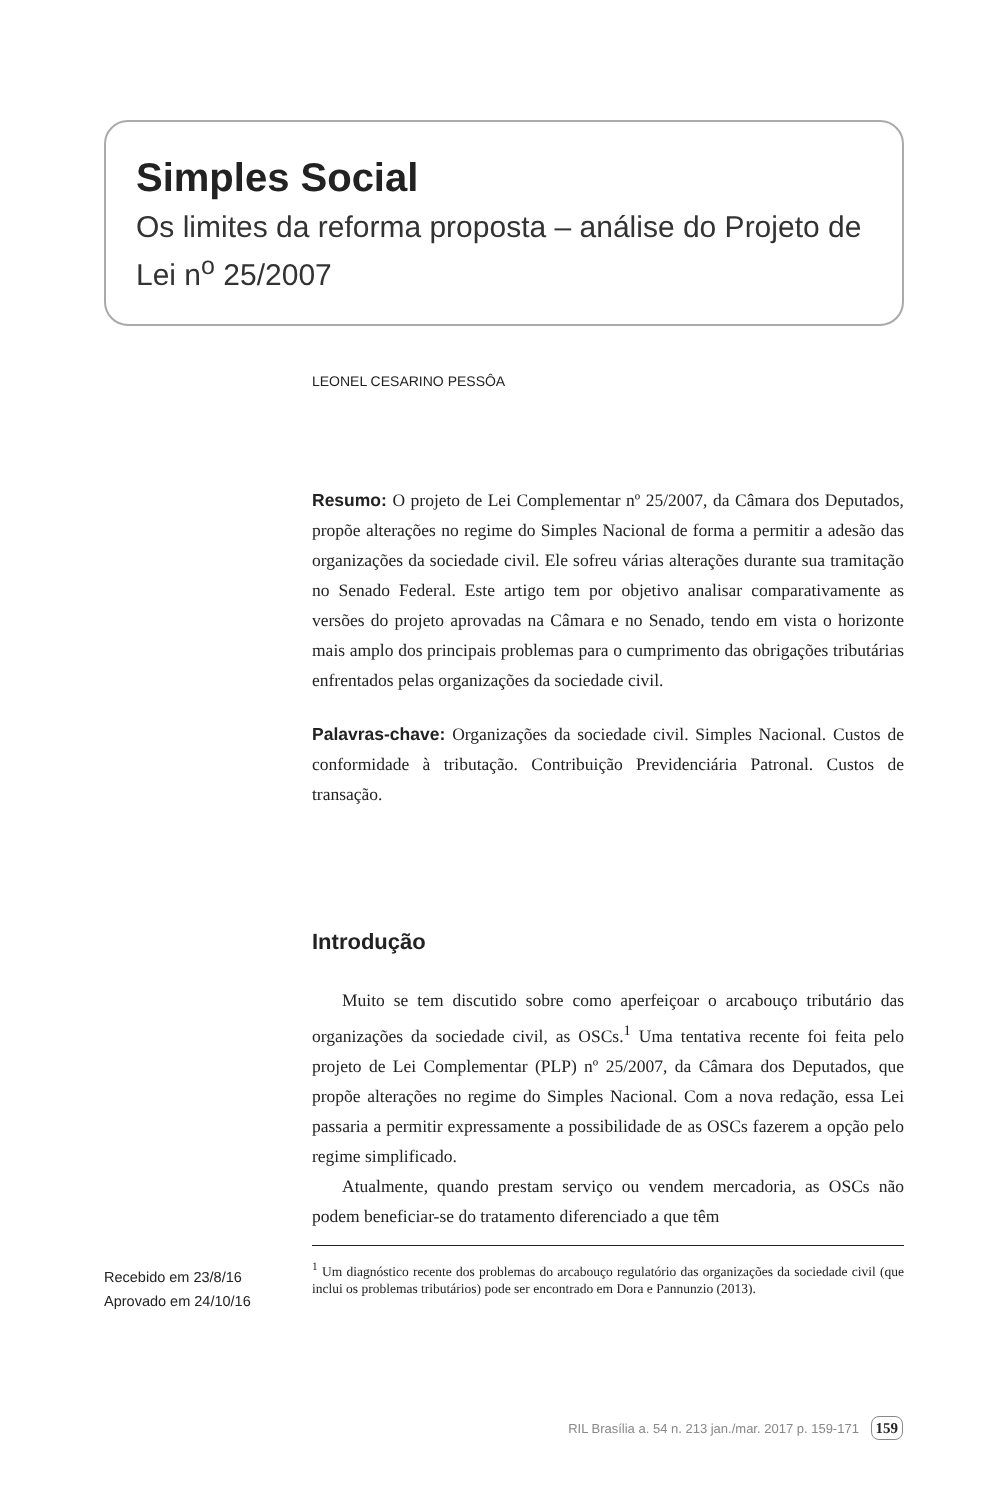Simples Social
Os limites da reforma proposta – análise do Projeto de Lei n<sup>o</sup> 25/2007
LEONEL CESARINO PESSÔA
Resumo: O projeto de Lei Complementar nº 25/2007, da Câmara dos Deputados, propõe alterações no regime do Simples Nacional de forma a permitir a adesão das organizações da sociedade civil. Ele sofreu várias alterações durante sua tramitação no Senado Federal. Este artigo tem por objetivo analisar comparativamente as versões do projeto aprovadas na Câmara e no Senado, tendo em vista o horizonte mais amplo dos principais problemas para o cumprimento das obrigações tributárias enfrentados pelas organizações da sociedade civil.
Palavras-chave: Organizações da sociedade civil. Simples Nacional. Custos de conformidade à tributação. Contribuição Previdenciária Patronal. Custos de transação.
Introdução
Muito se tem discutido sobre como aperfeiçoar o arcabouço tributário das organizações da sociedade civil, as OSCs.<sup>1</sup> Uma tentativa recente foi feita pelo projeto de Lei Complementar (PLP) nº 25/2007, da Câmara dos Deputados, que propõe alterações no regime do Simples Nacional. Com a nova redação, essa Lei passaria a permitir expressamente a possibilidade de as OSCs fazerem a opção pelo regime simplificado.
Atualmente, quando prestam serviço ou vendem mercadoria, as OSCs não podem beneficiar-se do tratamento diferenciado a que têm
Recebido em 23/8/16
Aprovado em 24/10/16
<sup>1</sup> Um diagnóstico recente dos problemas do arcabouço regulatório das organizações da sociedade civil (que inclui os problemas tributários) pode ser encontrado em Dora e Pannunzio (2013).
RIL Brasília a. 54 n. 213 jan./mar. 2017 p. 159-171 159